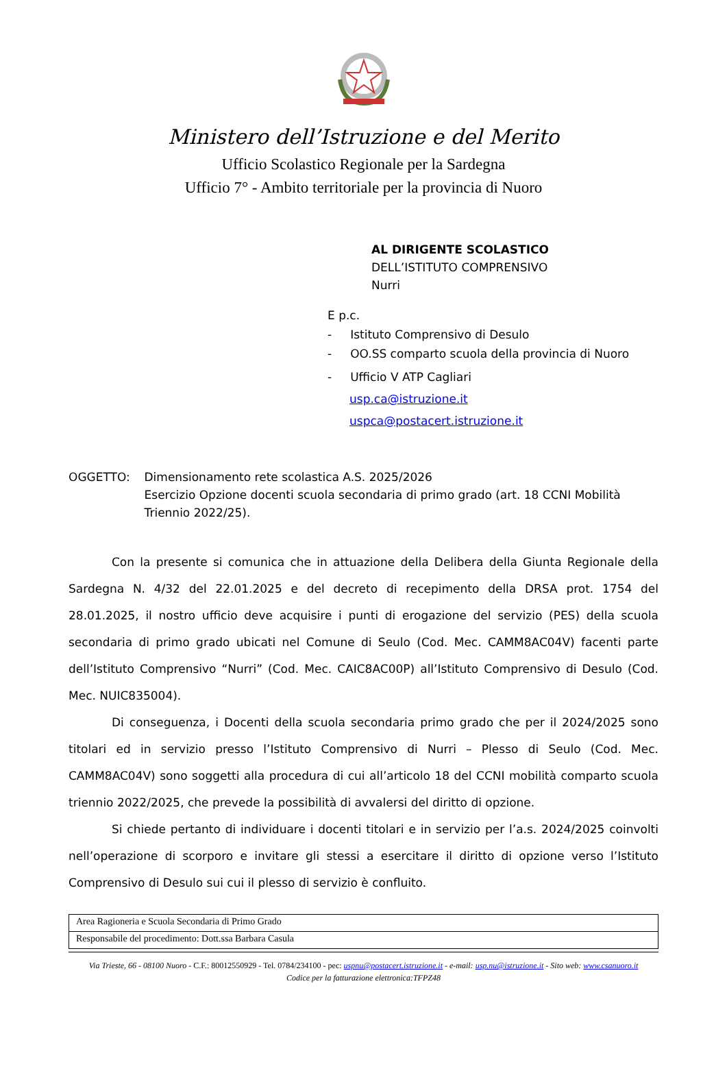Ministero dell’Istruzione e del Merito
Ufficio Scolastico Regionale per la Sardegna
Ufficio 7° - Ambito territoriale per la provincia di Nuoro
AL DIRIGENTE SCOLASTICO
DELL’ISTITUTO COMPRENSIVO
Nurri
E p.c.
- Istituto Comprensivo di Desulo
- OO.SS comparto scuola della provincia di Nuoro
- Ufficio V ATP Cagliari
usp.ca@istruzione.it
uspca@postacert.istruzione.it
OGGETTO: Dimensionamento rete scolastica A.S. 2025/2026
Esercizio Opzione docenti scuola secondaria di primo grado (art. 18 CCNI Mobilità Triennio 2022/25).
Con la presente si comunica che in attuazione della Delibera della Giunta Regionale della Sardegna N. 4/32 del 22.01.2025 e del decreto di recepimento della DRSA prot. 1754 del 28.01.2025, il nostro ufficio deve acquisire i punti di erogazione del servizio (PES) della scuola secondaria di primo grado ubicati nel Comune di Seulo (Cod. Mec. CAMM8AC04V) facenti parte dell’Istituto Comprensivo “Nurri” (Cod. Mec. CAIC8AC00P) all’Istituto Comprensivo di Desulo (Cod. Mec. NUIC835004).
Di conseguenza, i Docenti della scuola secondaria primo grado che per il 2024/2025 sono titolari ed in servizio presso l’Istituto Comprensivo di Nurri – Plesso di Seulo (Cod. Mec. CAMM8AC04V) sono soggetti alla procedura di cui all’articolo 18 del CCNI mobilità comparto scuola triennio 2022/2025, che prevede la possibilità di avvalersi del diritto di opzione.
Si chiede pertanto di individuare i docenti titolari e in servizio per l’a.s. 2024/2025 coinvolti nell’operazione di scorporo e invitare gli stessi a esercitare il diritto di opzione verso l’Istituto Comprensivo di Desulo sui cui il plesso di servizio è confluito.
| Area Ragioneria e Scuola Secondaria di Primo Grado |
| Responsabile del procedimento: Dott.ssa Barbara Casula |
Via Trieste, 66 - 08100 Nuoro - C.F.: 80012550929 - Tel. 0784/234100 - pec: uspnu@postacert.istruzione.it - e-mail: usp.nu@istruzione.it - Sito web: www.csanuoro.it
Codice per la fatturazione elettronica:TFPZ48